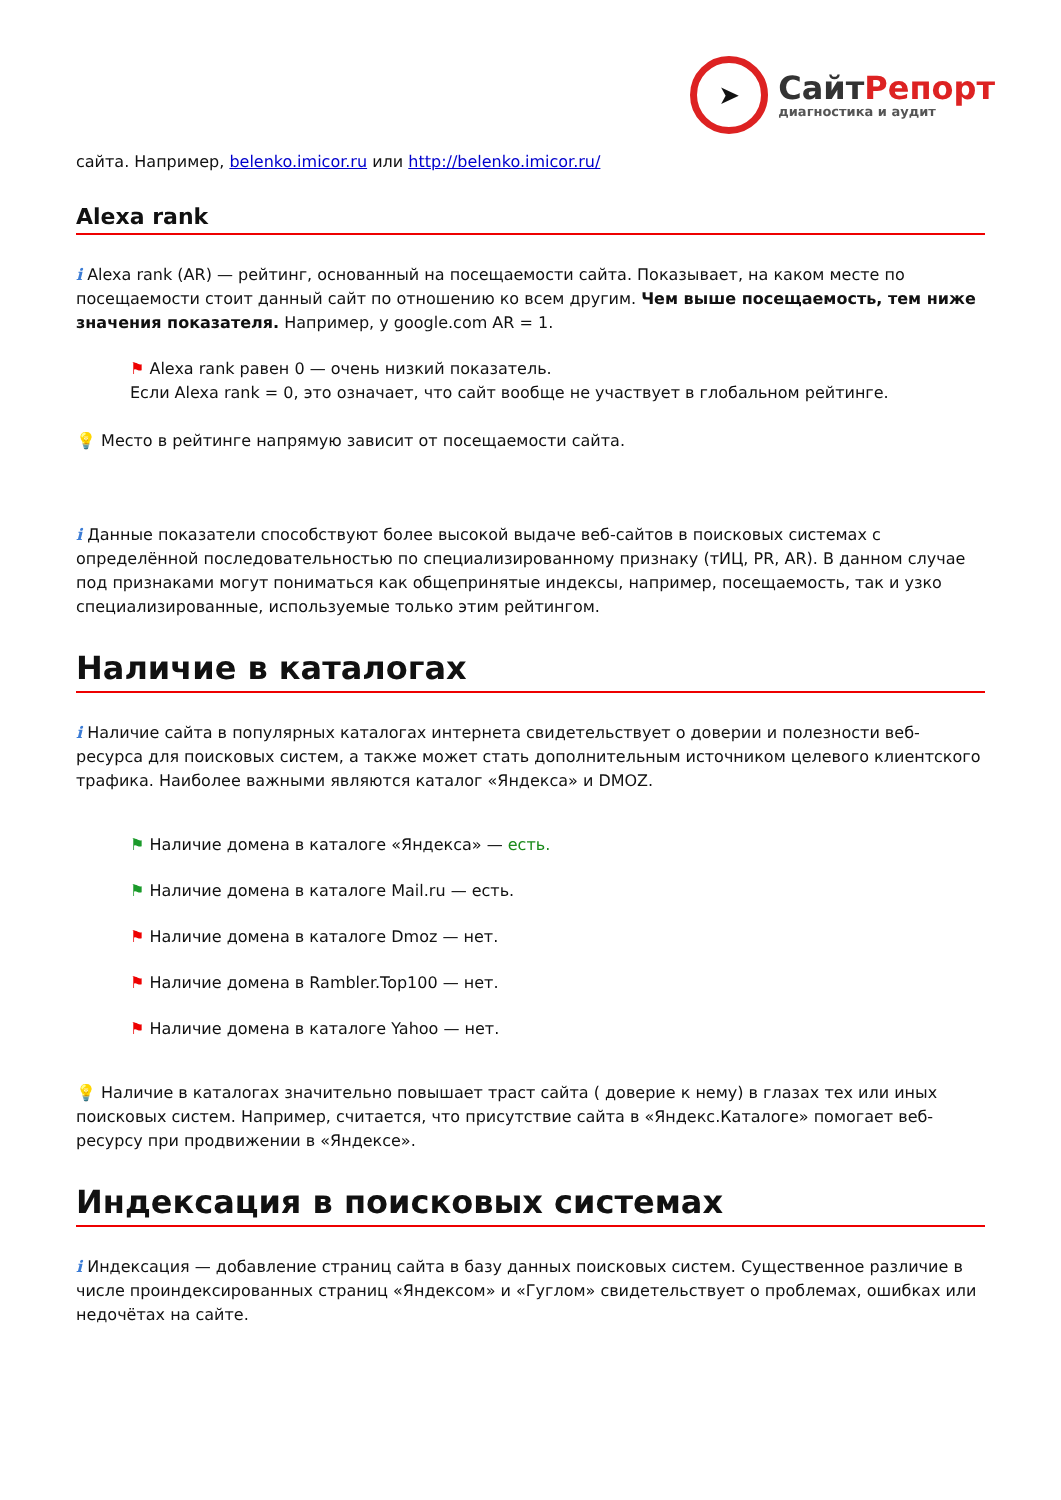➤
СайтРепорт
диагностика и аудит
сайта. Например, belenko.imicor.ru или http://belenko.imicor.ru/
Alexa rank
i Alexa rank (AR) — рейтинг, основанный на посещаемости сайта. Показывает, на каком месте по посещаемости стоит данный сайт по отношению ко всем другим. Чем выше посещаемость, тем ниже значения показателя. Например, у google.com AR = 1.
⚑ Alexa rank равен 0 — очень низкий показатель.
Если Alexa rank = 0, это означает, что сайт вообще не участвует в глобальном рейтинге.
💡 Место в рейтинге напрямую зависит от посещаемости сайта.
i Данные показатели способствуют более высокой выдаче веб-сайтов в поисковых системах с определённой последовательностью по специализированному признаку (тИЦ, PR, AR). В данном случае под признаками могут пониматься как общепринятые индексы, например, посещаемость, так и узко специализированные, используемые только этим рейтингом.
Наличие в каталогах
i Наличие сайта в популярных каталогах интернета свидетельствует о доверии и полезности веб-ресурса для поисковых систем, а также может стать дополнительным источником целевого клиентского трафика. Наиболее важными являются каталог «Яндекса» и DMOZ.
⚑ Наличие домена в каталоге «Яндекса» — есть.
⚑ Наличие домена в каталоге Mail.ru — есть.
⚑ Наличие домена в каталоге Dmoz — нет.
⚑ Наличие домена в Rambler.Top100 — нет.
⚑ Наличие домена в каталоге Yahoo — нет.
💡 Наличие в каталогах значительно повышает траст сайта ( доверие к нему) в глазах тех или иных поисковых систем. Например, считается, что присутствие сайта в «Яндекс.Каталоге» помогает веб-ресурсу при продвижении в «Яндексе».
Индексация в поисковых системах
i Индексация — добавление страниц сайта в базу данных поисковых систем. Существенное различие в числе проиндексированных страниц «Яндексом» и «Гуглом» свидетельствует о проблемах, ошибках или недочётах на сайте.